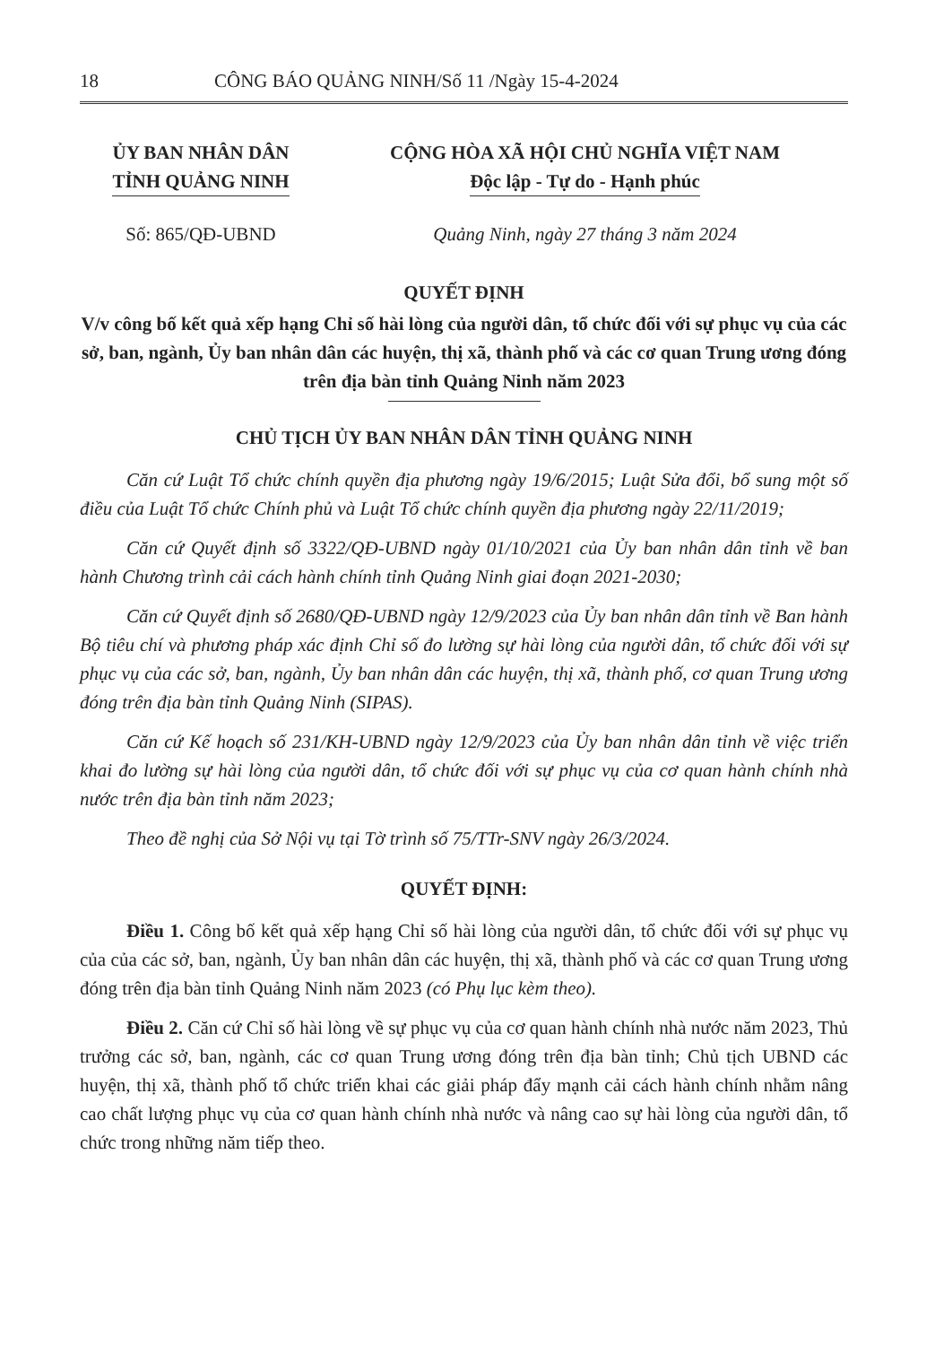18 CÔNG BÁO QUẢNG NINH/Số 11 /Ngày 15-4-2024
ỦY BAN NHÂN DÂN
TỈNH QUẢNG NINH
CỘNG HÒA XÃ HỘI CHỦ NGHĨA VIỆT NAM
Độc lập - Tự do - Hạnh phúc
Số: 865/QĐ-UBND Quảng Ninh, ngày 27 tháng 3 năm 2024
QUYẾT ĐỊNH
V/v công bố kết quả xếp hạng Chỉ số hài lòng của người dân, tổ chức đối với sự phục vụ của các sở, ban, ngành, Ủy ban nhân dân các huyện, thị xã, thành phố và các cơ quan Trung ương đóng trên địa bàn tỉnh Quảng Ninh năm 2023
CHỦ TỊCH ỦY BAN NHÂN DÂN TỈNH QUẢNG NINH
Căn cứ Luật Tổ chức chính quyền địa phương ngày 19/6/2015; Luật Sửa đổi, bổ sung một số điều của Luật Tổ chức Chính phủ và Luật Tổ chức chính quyền địa phương ngày 22/11/2019;
Căn cứ Quyết định số 3322/QĐ-UBND ngày 01/10/2021 của Ủy ban nhân dân tỉnh về ban hành Chương trình cải cách hành chính tỉnh Quảng Ninh giai đoạn 2021-2030;
Căn cứ Quyết định số 2680/QĐ-UBND ngày 12/9/2023 của Ủy ban nhân dân tỉnh về Ban hành Bộ tiêu chí và phương pháp xác định Chỉ số đo lường sự hài lòng của người dân, tổ chức đối với sự phục vụ của các sở, ban, ngành, Ủy ban nhân dân các huyện, thị xã, thành phố, cơ quan Trung ương đóng trên địa bàn tỉnh Quảng Ninh (SIPAS).
Căn cứ Kế hoạch số 231/KH-UBND ngày 12/9/2023 của Ủy ban nhân dân tỉnh về việc triển khai đo lường sự hài lòng của người dân, tổ chức đối với sự phục vụ của cơ quan hành chính nhà nước trên địa bàn tỉnh năm 2023;
Theo đề nghị của Sở Nội vụ tại Tờ trình số 75/TTr-SNV ngày 26/3/2024.
QUYẾT ĐỊNH:
Điều 1. Công bố kết quả xếp hạng Chỉ số hài lòng của người dân, tổ chức đối với sự phục vụ của của các sở, ban, ngành, Ủy ban nhân dân các huyện, thị xã, thành phố và các cơ quan Trung ương đóng trên địa bàn tỉnh Quảng Ninh năm 2023 (có Phụ lục kèm theo).
Điều 2. Căn cứ Chỉ số hài lòng về sự phục vụ của cơ quan hành chính nhà nước năm 2023, Thủ trưởng các sở, ban, ngành, các cơ quan Trung ương đóng trên địa bàn tỉnh; Chủ tịch UBND các huyện, thị xã, thành phố tổ chức triển khai các giải pháp đẩy mạnh cải cách hành chính nhằm nâng cao chất lượng phục vụ của cơ quan hành chính nhà nước và nâng cao sự hài lòng của người dân, tổ chức trong những năm tiếp theo.